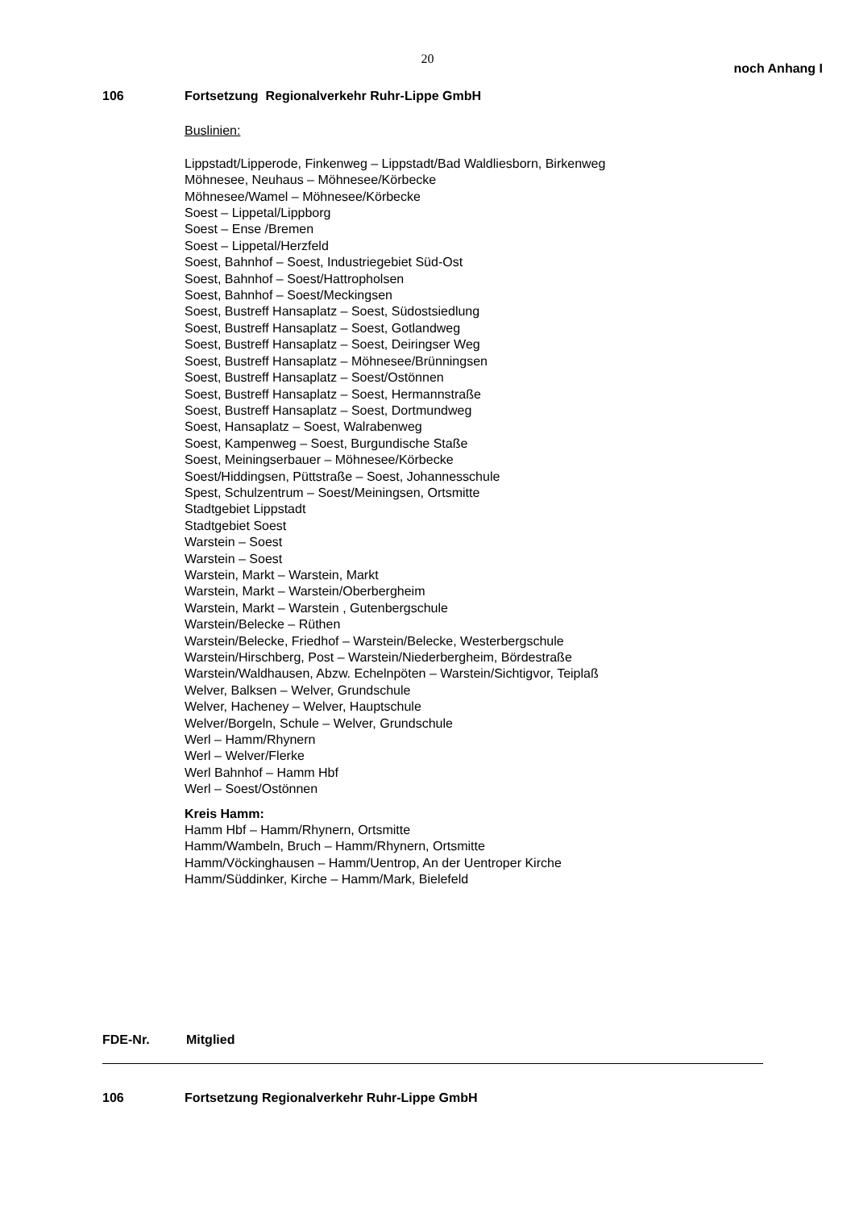20
noch Anhang I
106 Fortsetzung Regionalverkehr Ruhr-Lippe GmbH
Buslinien:
Lippstadt/Lipperode, Finkenweg – Lippstadt/Bad Waldliesborn, Birkenweg
Möhnesee, Neuhaus – Möhnesee/Körbecke
Möhnesee/Wamel – Möhnesee/Körbecke
Soest – Lippetal/Lippborg
Soest – Ense /Bremen
Soest – Lippetal/Herzfeld
Soest, Bahnhof – Soest, Industriegebiet Süd-Ost
Soest, Bahnhof – Soest/Hattropholsen
Soest, Bahnhof – Soest/Meckingsen
Soest, Bustreff Hansaplatz – Soest, Südostsiedlung
Soest, Bustreff Hansaplatz – Soest, Gotlandweg
Soest, Bustreff Hansaplatz – Soest, Deiringser Weg
Soest, Bustreff Hansaplatz – Möhnesee/Brünningsen
Soest, Bustreff Hansaplatz – Soest/Ostönnen
Soest, Bustreff Hansaplatz – Soest, Hermannstraße
Soest, Bustreff Hansaplatz – Soest, Dortmundweg
Soest, Hansaplatz – Soest, Walrabenweg
Soest, Kampenweg – Soest, Burgundische Staße
Soest, Meiningserbauer – Möhnesee/Körbecke
Soest/Hiddingsen, Püttstraße – Soest, Johannesschule
Spest, Schulzentrum – Soest/Meiningsen, Ortsmitte
Stadtgebiet Lippstadt
Stadtgebiet Soest
Warstein – Soest
Warstein – Soest
Warstein, Markt – Warstein, Markt
Warstein, Markt – Warstein/Oberbergheim
Warstein, Markt – Warstein , Gutenbergschule
Warstein/Belecke – Rüthen
Warstein/Belecke, Friedhof – Warstein/Belecke, Westerbergschule
Warstein/Hirschberg, Post – Warstein/Niederbergheim, Bördestraße
Warstein/Waldhausen, Abzw. Echelnpöten – Warstein/Sichtigvor, Teiplaß
Welver, Balksen – Welver, Grundschule
Welver, Hacheney – Welver, Hauptschule
Welver/Borgeln, Schule – Welver, Grundschule
Werl – Hamm/Rhynern
Werl – Welver/Flerke
Werl Bahnhof – Hamm Hbf
Werl – Soest/Ostönnen
Kreis Hamm:
Hamm Hbf – Hamm/Rhynern, Ortsmitte
Hamm/Wambeln, Bruch – Hamm/Rhynern, Ortsmitte
Hamm/Vöckinghausen – Hamm/Uentrop, An der Uentroper Kirche
Hamm/Süddinker, Kirche – Hamm/Mark, Bielefeld
FDE-Nr. Mitglied
106 Fortsetzung Regionalverkehr Ruhr-Lippe GmbH